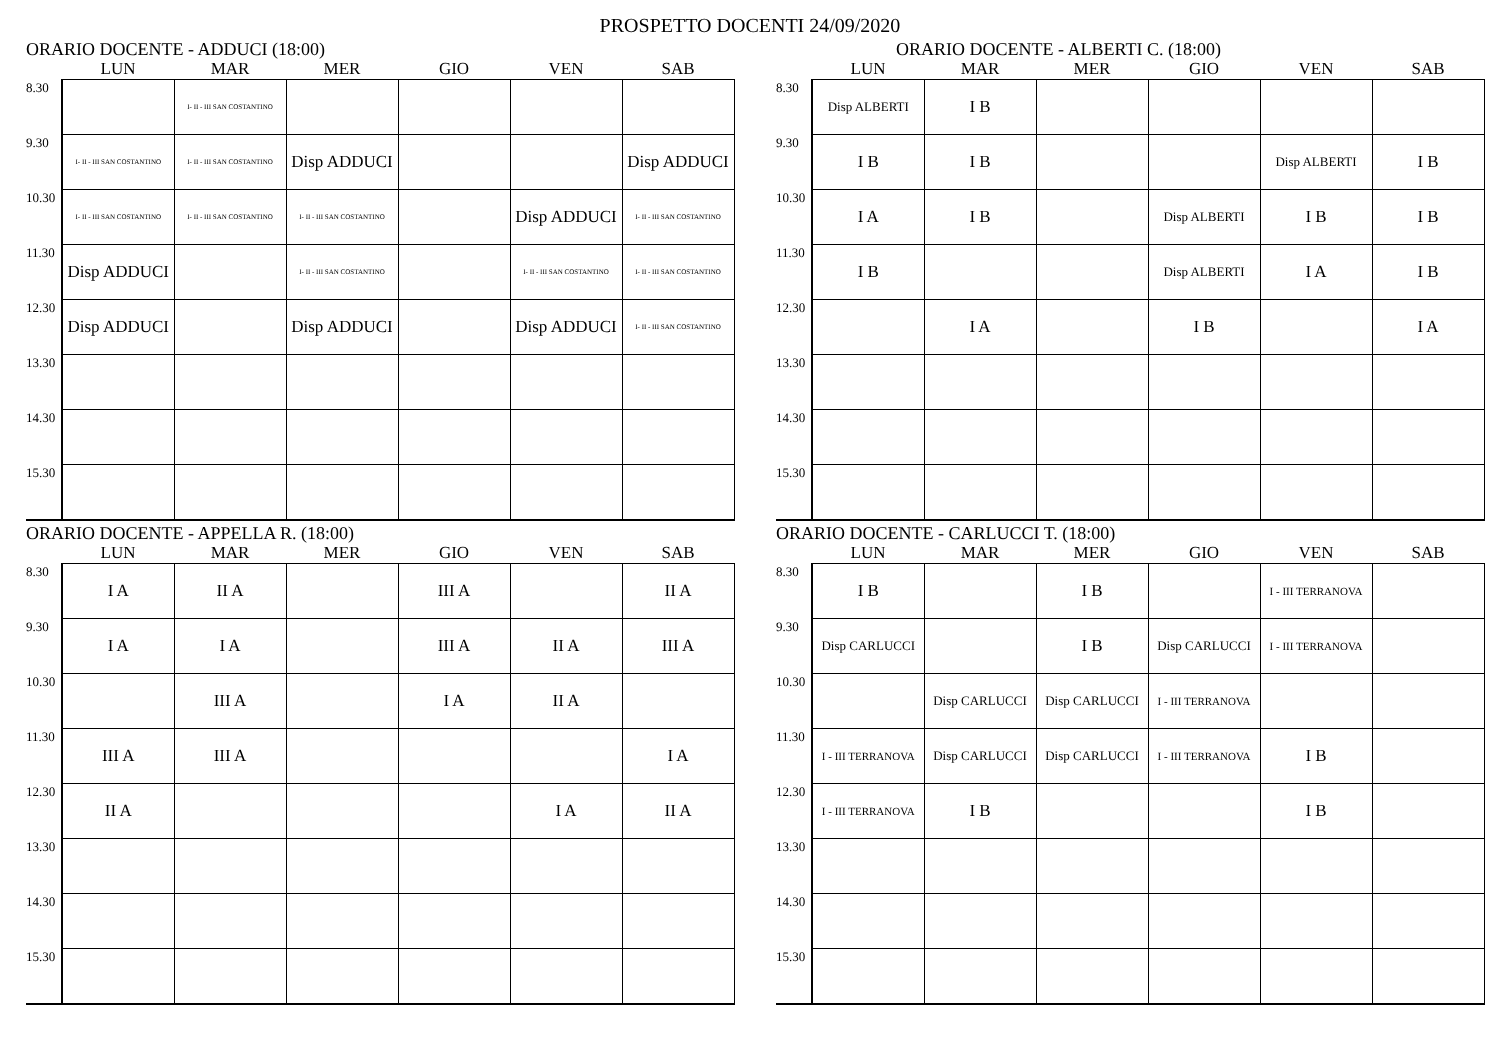PROSPETTO DOCENTI 24/09/2020
ORARIO DOCENTE - ADDUCI (18:00)
| | LUN | MAR | MER | GIO | VEN | SAB |
| --- | --- | --- | --- | --- | --- | --- |
| 8.30 | | I- II - III SAN COSTANTINO | | | | |
| 9.30 | I- II - III SAN COSTANTINO | I- II - III SAN COSTANTINO | Disp ADDUCI | | | Disp ADDUCI |
| 10.30 | I- II - III SAN COSTANTINO | I- II - III SAN COSTANTINO | I- II - III SAN COSTANTINO | | Disp ADDUCI | I- II - III SAN COSTANTINO |
| 11.30 | Disp ADDUCI | | I- II - III SAN COSTANTINO | | I- II - III SAN COSTANTINO | I- II - III SAN COSTANTINO |
| 12.30 | Disp ADDUCI | | Disp ADDUCI | | Disp ADDUCI | I- II - III SAN COSTANTINO |
| 13.30 | | | | | | |
| 14.30 | | | | | | |
| 15.30 | | | | | | |
ORARIO DOCENTE - ALBERTI C. (18:00)
| | LUN | MAR | MER | GIO | VEN | SAB |
| --- | --- | --- | --- | --- | --- | --- |
| 8.30 | Disp ALBERTI | I B | | | | |
| 9.30 | I B | I B | | | Disp ALBERTI | I B |
| 10.30 | I A | I B | | Disp ALBERTI | I B | I B |
| 11.30 | I B | | | Disp ALBERTI | I A | I B |
| 12.30 | | I A | | I B | | I A |
| 13.30 | | | | | | |
| 14.30 | | | | | | |
| 15.30 | | | | | | |
ORARIO DOCENTE - APPELLA R. (18:00)
| | LUN | MAR | MER | GIO | VEN | SAB |
| --- | --- | --- | --- | --- | --- | --- |
| 8.30 | I A | II A | | III A | | II A |
| 9.30 | I A | I A | | III A | II A | III A |
| 10.30 | | III A | | I A | II A | |
| 11.30 | III A | III A | | | | I A |
| 12.30 | II A | | | | I A | II A |
| 13.30 | | | | | | |
| 14.30 | | | | | | |
| 15.30 | | | | | | |
ORARIO DOCENTE - CARLUCCI T. (18:00)
| | LUN | MAR | MER | GIO | VEN | SAB |
| --- | --- | --- | --- | --- | --- | --- |
| 8.30 | I B | | I B | | I - III TERRANOVA | |
| 9.30 | Disp CARLUCCI | | I B | Disp CARLUCCI | I - III TERRANOVA | |
| 10.30 | | Disp CARLUCCI | Disp CARLUCCI | I - III TERRANOVA | | |
| 11.30 | I - III TERRANOVA | Disp CARLUCCI | Disp CARLUCCI | I - III TERRANOVA | I B | |
| 12.30 | I - III TERRANOVA | I B | | | I B | |
| 13.30 | | | | | | |
| 14.30 | | | | | | |
| 15.30 | | | | | | |